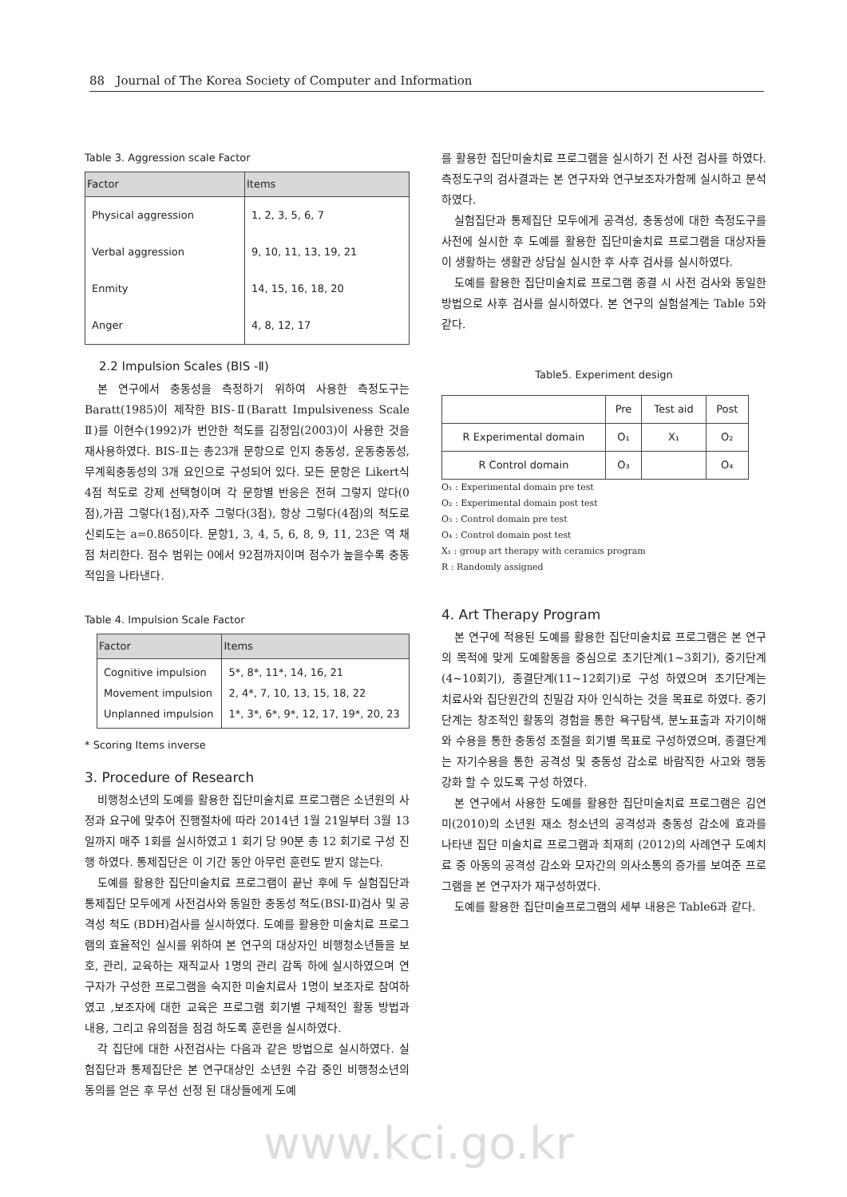88 Journal of The Korea Society of Computer and Information
Table 3. Aggression scale Factor
| Factor | Items |
| --- | --- |
| Physical aggression | 1, 2, 3, 5, 6, 7 |
| Verbal aggression | 9, 10, 11, 13, 19, 21 |
| Enmity | 14, 15, 16, 18, 20 |
| Anger | 4, 8, 12, 17 |
2.2 Impulsion Scales (BIS -Ⅱ)
본 연구에서 충동성을 측정하기 위하여 사용한 측정도구는 Baratt(1985)이 제작한 BIS-Ⅱ(Baratt Impulsiveness Scale Ⅱ)를 이현수(1992)가 번안한 척도를 김정임(2003)이 사용한 것을 재사용하였다. BIS-Ⅱ는 총23개 문항으로 인지 충동성, 운동충동성, 무계획충동성의 3개 요인으로 구성되어 있다. 모든 문항은 Likert식 4점 척도로 강제 선택형이며 각 문항별 반응은 전혀 그렇지 않다(0점),가끔 그렇다(1점),자주 그렇다(3점), 항상 그렇다(4점)의 척도로 신뢰도는 a=0.865이다. 문항1, 3, 4, 5, 6, 8, 9, 11, 23은 역 채점 처리한다. 점수 범위는 0에서 92점까지이며 점수가 높을수록 충동적임을 나타낸다.
Table 4. Impulsion Scale Factor
| Factor | Items |
| --- | --- |
| Cognitive impulsion Movement impulsion Unplanned impulsion | 5*, 8*, 11*, 14, 16, 21 2, 4*, 7, 10, 13, 15, 18, 22 1*, 3*, 6*, 9*, 12, 17, 19*, 20, 23 |
* Scoring Items inverse
3. Procedure of Research
비행청소년의 도예를 활용한 집단미술치료 프로그램은 소년원의 사정과 요구에 맞추어 진행절차에 따라 2014년 1월 21일부터 3월 13일까지 매주 1회를 실시하였고 1 회기 당 90분 총 12 회기로 구성 진행 하였다. 통제집단은 이 기간 동안 아무런 훈련도 받지 않는다.
도예를 활용한 집단미술치료 프로그램이 끝난 후에 두 실험집단과 통제집단 모두에게 사전검사와 동일한 충동성 척도(BSI-Ⅱ)검사 및 공격성 척도 (BDH)검사를 실시하였다. 도예를 활용한 미술치료 프로그램의 효율적인 실시를 위하여 본 연구의 대상자인 비행청소년들을 보호, 관리, 교육하는 재직교사 1명의 관리 감독 하에 실시하였으며 연구자가 구성한 프로그램을 숙지한 미술치료사 1명이 보조자로 참여하였고 ,보조자에 대한 교육은 프로그램 회기별 구체적인 활동 방법과 내용, 그리고 유의점을 점검 하도록 훈련을 실시하였다.
각 집단에 대한 사전검사는 다음과 같은 방법으로 실시하였다. 실험집단과 통제집단은 본 연구대상인 소년원 수감 중인 비행청소년의 동의를 얻은 후 무선 선정 된 대상들에게 도예
를 활용한 집단미술치료 프로그램을 실시하기 전 사전 검사를 하였다. 측정도구의 검사결과는 본 연구자와 연구보조자가함께 실시하고 분석하였다.
실험집단과 통제집단 모두에게 공격성, 충동성에 대한 측정도구를 사전에 실시한 후 도예를 활용한 집단미술치료 프로그램을 대상자들이 생활하는 생활관 상담실 실시한 후 사후 검사를 실시하였다.
도예를 활용한 집단미술치료 프로그램 종결 시 사전 검사와 동일한 방법으로 사후 검사를 실시하였다. 본 연구의 실험설계는 Table 5와 같다.
Table5. Experiment design
| | Pre | Test aid | Post |
| R Experimental domain | O₁ | X₁ | O₂ |
| R Control domain | O₃ | | O₄ |
O₁ : Experimental domain pre test
O₂ : Experimental domain post test
O₃ : Control domain pre test
O₄ : Control domain post test
X₁ : group art therapy with ceramics program
R : Randomly assigned
4. Art Therapy Program
본 연구에 적용된 도예를 활용한 집단미술치료 프로그램은 본 연구의 목적에 맞게 도예활동을 중심으로 초기단계(1~3회기), 중기단계(4~10회기), 종결단계(11~12회기)로 구성 하였으며 초기단계는 치료사와 집단원간의 친밀감 자아 인식하는 것을 목표로 하였다. 중기단계는 창조적인 활동의 경험을 통한 욕구탐색, 분노표출과 자기이해와 수용을 통한 충동성 조절을 회기별 목표로 구성하였으며, 종결단계는 자기수용을 통한 공격성 및 충동성 감소로 바람직한 사고와 행동 강화 할 수 있도록 구성 하였다.
본 연구에서 사용한 도예를 활용한 집단미술치료 프로그램은 김연미(2010)의 소년원 재소 청소년의 공격성과 충동성 감소에 효과를 나타낸 집단 미술치료 프로그램과 최재희 (2012)의 사례연구 도예치료 중 아동의 공격성 감소와 모자간의 의사소통의 증가를 보여준 프로그램을 본 연구자가 재구성하였다.
도예를 활용한 집단미술프로그램의 세부 내용은 Table6과 같다.
www.kci.go.kr